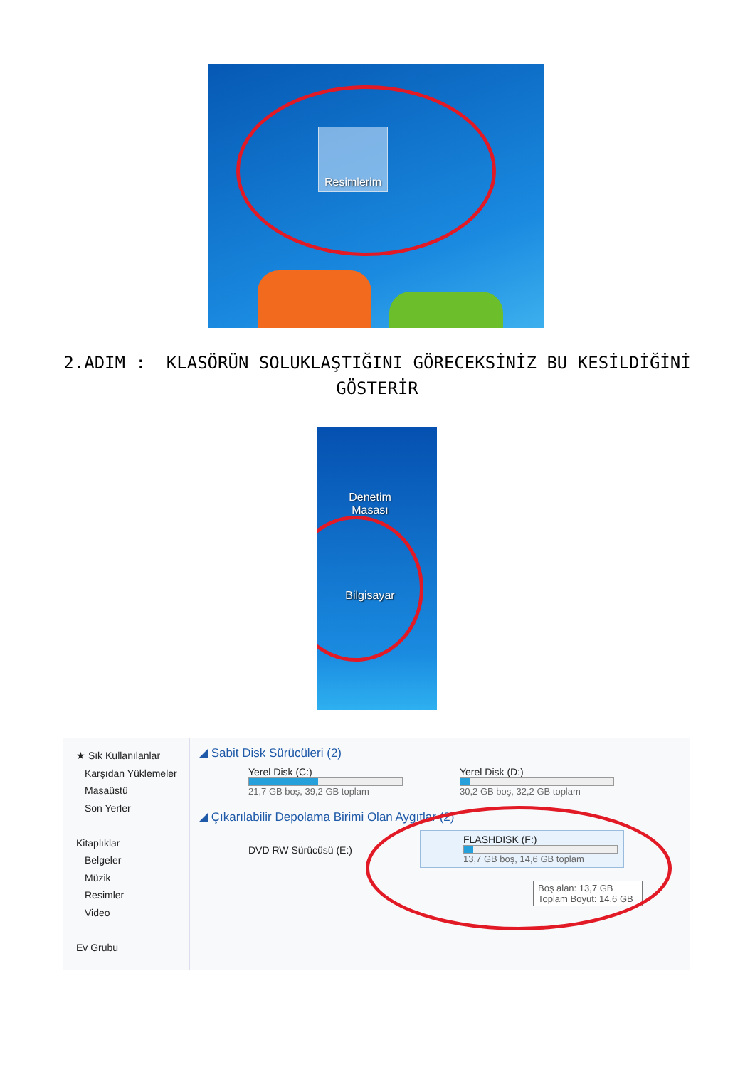Resimlerim
2.ADIM : KLASÖRÜN SOLUKLAŞTIĞINI GÖRECEKSİNİZ BU KESİLDİĞİNİ GÖSTERİR
Denetim
Masası
Bilgisayar
★ Sık Kullanılanlar
Karşıdan Yüklemeler
Masaüstü
Son Yerler
Kitaplıklar
Belgeler
Müzik
Resimler
Video
Ev Grubu
◢ Sabit Disk Sürücüleri (2)
Yerel Disk (C:)
21,7 GB boş, 39,2 GB toplam
Yerel Disk (D:)
30,2 GB boş, 32,2 GB toplam
◢ Çıkarılabilir Depolama Birimi Olan Aygıtlar (2)
DVD RW Sürücüsü (E:)
FLASHDISK (F:)
13,7 GB boş, 14,6 GB toplam
Boş alan: 13,7 GB
Toplam Boyut: 14,6 GB